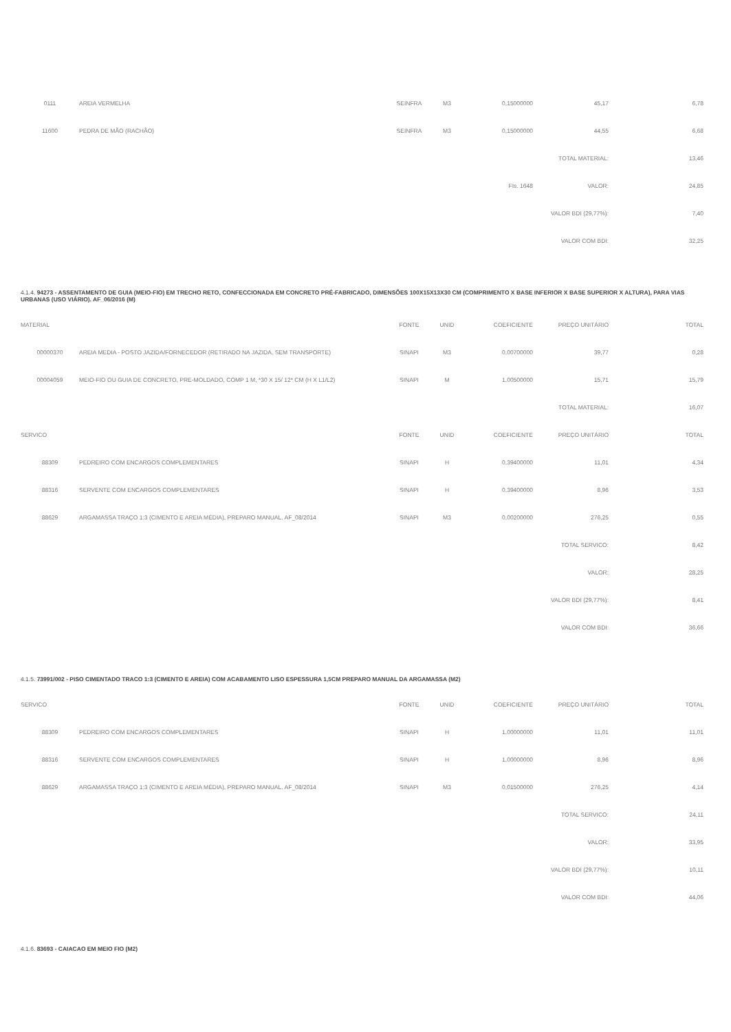| 0111 | AREIA VERMELHA | SEINFRA | M3 | 0,15000000 | 45,17 | 6,78 |
| 11600 | PEDRA DE MÃO (RACHÃO) | SEINFRA | M3 | 0,15000000 | 44,55 | 6,68 |
| | | | | | TOTAL MATERIAL: | 13,46 |
| FIs. 1648 | | | | | VALOR: | 24,85 |
| | | | | | VALOR BDI (29,77%): | 7,40 |
| | | | | | VALOR COM BDI: | 32,25 |
4.1.4. 94273 - ASSENTAMENTO DE GUIA (MEIO-FIO) EM TRECHO RETO, CONFECCIONADA EM CONCRETO PRÉ-FABRICADO, DIMENSÕES 100X15X13X30 CM (COMPRIMENTO X BASE INFERIOR X BASE SUPERIOR X ALTURA), PARA VIAS URBANAS (USO VIÁRIO). AF_06/2016 (M)
| MATERIAL | | FONTE | UNID | COEFICIENTE | PREÇO UNITÁRIO | TOTAL |
| --- | --- | --- | --- | --- | --- | --- |
| 00000370 | AREIA MEDIA - POSTO JAZIDA/FORNECEDOR (RETIRADO NA JAZIDA, SEM TRANSPORTE) | SINAPI | M3 | 0,00700000 | 39,77 | 0,28 |
| 00004059 | MEIO-FIO OU GUIA DE CONCRETO, PRE-MOLDADO, COMP 1 M, *30 X 15/ 12* CM (H X L1/L2) | SINAPI | M | 1,00500000 | 15,71 | 15,79 |
| | | | | | TOTAL MATERIAL: | 16,07 |
| SERVICO | | FONTE | UNID | COEFICIENTE | PREÇO UNITÁRIO | TOTAL |
| 88309 | PEDREIRO COM ENCARGOS COMPLEMENTARES | SINAPI | H | 0,39400000 | 11,01 | 4,34 |
| 88316 | SERVENTE COM ENCARGOS COMPLEMENTARES | SINAPI | H | 0,39400000 | 8,96 | 3,53 |
| 88629 | ARGAMASSA TRAÇO 1:3 (CIMENTO E AREIA MÉDIA), PREPARO MANUAL. AF_08/2014 | SINAPI | M3 | 0,00200000 | 276,25 | 0,55 |
| | | | | | TOTAL SERVICO: | 8,42 |
| | | | | | VALOR: | 28,25 |
| | | | | | VALOR BDI (29,77%): | 8,41 |
| | | | | | VALOR COM BDI: | 36,66 |
4.1.5. 73991/002 - PISO CIMENTADO TRACO 1:3 (CIMENTO E AREIA) COM ACABAMENTO LISO ESPESSURA 1,5CM PREPARO MANUAL DA ARGAMASSA (M2)
| SERVICO | | FONTE | UNID | COEFICIENTE | PREÇO UNITÁRIO | TOTAL |
| --- | --- | --- | --- | --- | --- | --- |
| 88309 | PEDREIRO COM ENCARGOS COMPLEMENTARES | SINAPI | H | 1,00000000 | 11,01 | 11,01 |
| 88316 | SERVENTE COM ENCARGOS COMPLEMENTARES | SINAPI | H | 1,00000000 | 8,96 | 8,96 |
| 88629 | ARGAMASSA TRAÇO 1:3 (CIMENTO E AREIA MÉDIA), PREPARO MANUAL. AF_08/2014 | SINAPI | M3 | 0,01500000 | 276,25 | 4,14 |
| | | | | | TOTAL SERVICO: | 24,11 |
| | | | | | VALOR: | 33,95 |
| | | | | | VALOR BDI (29,77%): | 10,11 |
| | | | | | VALOR COM BDI: | 44,06 |
4.1.6. 83693 - CAIACAO EM MEIO FIO (M2)